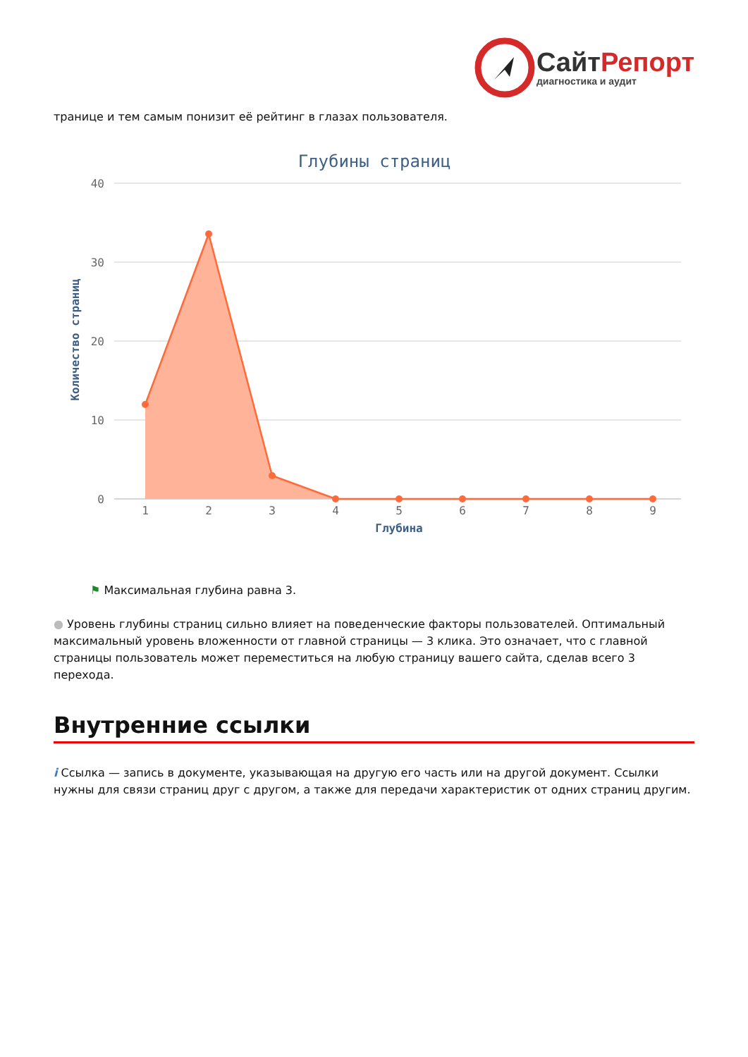СайтРепорт
диагностика и аудит
транице и тем самым понизит её рейтинг в глазах пользователя.
Глубины страниц
40
30
20
10
0
Количество страниц
1
2
3
4
5
6
7
8
9
Глубина
⚑ Максимальная глубина равна 3.
● Уровень глубины страниц сильно влияет на поведенческие факторы пользователей. Оптимальный максимальный уровень вложенности от главной страницы — 3 клика. Это означает, что с главной страницы пользователь может переместиться на любую страницу вашего сайта, сделав всего 3 перехода.
Внутренние ссылки
i Ссылка — запись в документе, указывающая на другую его часть или на другой документ. Ссылки нужны для связи страниц друг с другом, а также для передачи характеристик от одних страниц другим.